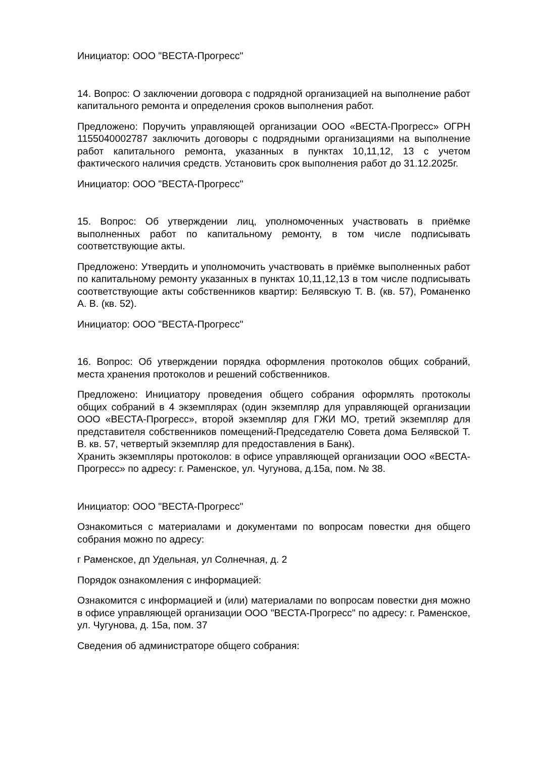Инициатор: ООО "ВЕСТА-Прогресс"
14. Вопрос: О заключении договора с подрядной организацией на выполнение работ капитального ремонта и определения сроков выполнения работ.
Предложено: Поручить управляющей организации ООО «ВЕСТА-Прогресс» ОГРН 1155040002787 заключить договоры с подрядными организациями на выполнение работ капитального ремонта, указанных в пунктах 10,11,12, 13 с учетом фактического наличия средств. Установить срок выполнения работ до 31.12.2025г.
Инициатор: ООО "ВЕСТА-Прогресс"
15. Вопрос: Об утверждении лиц, уполномоченных участвовать в приёмке выполненных работ по капитальному ремонту, в том числе подписывать соответствующие акты.
Предложено: Утвердить и уполномочить участвовать в приёмке выполненных работ по капитальному ремонту указанных в пунктах 10,11,12,13 в том числе подписывать соответствующие акты собственников квартир: Белявскую Т. В. (кв. 57), Романенко А. В. (кв. 52).
Инициатор: ООО "ВЕСТА-Прогресс"
16. Вопрос: Об утверждении порядка оформления протоколов общих собраний, места хранения протоколов и решений собственников.
Предложено: Инициатору проведения общего собрания оформлять протоколы общих собраний в 4 экземплярах (один экземпляр для управляющей организации ООО «ВЕСТА-Прогресс», второй экземпляр для ГЖИ МО, третий экземпляр для представителя собственников помещений-Председателю Совета дома Белявской Т. В. кв. 57, четвертый экземпляр для предоставления в Банк).
Хранить экземпляры протоколов: в офисе управляющей организации ООО «ВЕСТА-Прогресс» по адресу: г. Раменское, ул. Чугунова, д.15а, пом. № 38.
Инициатор: ООО "ВЕСТА-Прогресс"
Ознакомиться с материалами и документами по вопросам повестки дня общего собрания можно по адресу:
г Раменское, дп Удельная, ул Солнечная, д. 2
Порядок ознакомления с информацией:
Ознакомится с информацией и (или) материалами по вопросам повестки дня можно в офисе управляющей организации ООО "ВЕСТА-Прогресс" по адресу: г. Раменское, ул. Чугунова, д. 15а, пом. 37
Сведения об администраторе общего собрания: